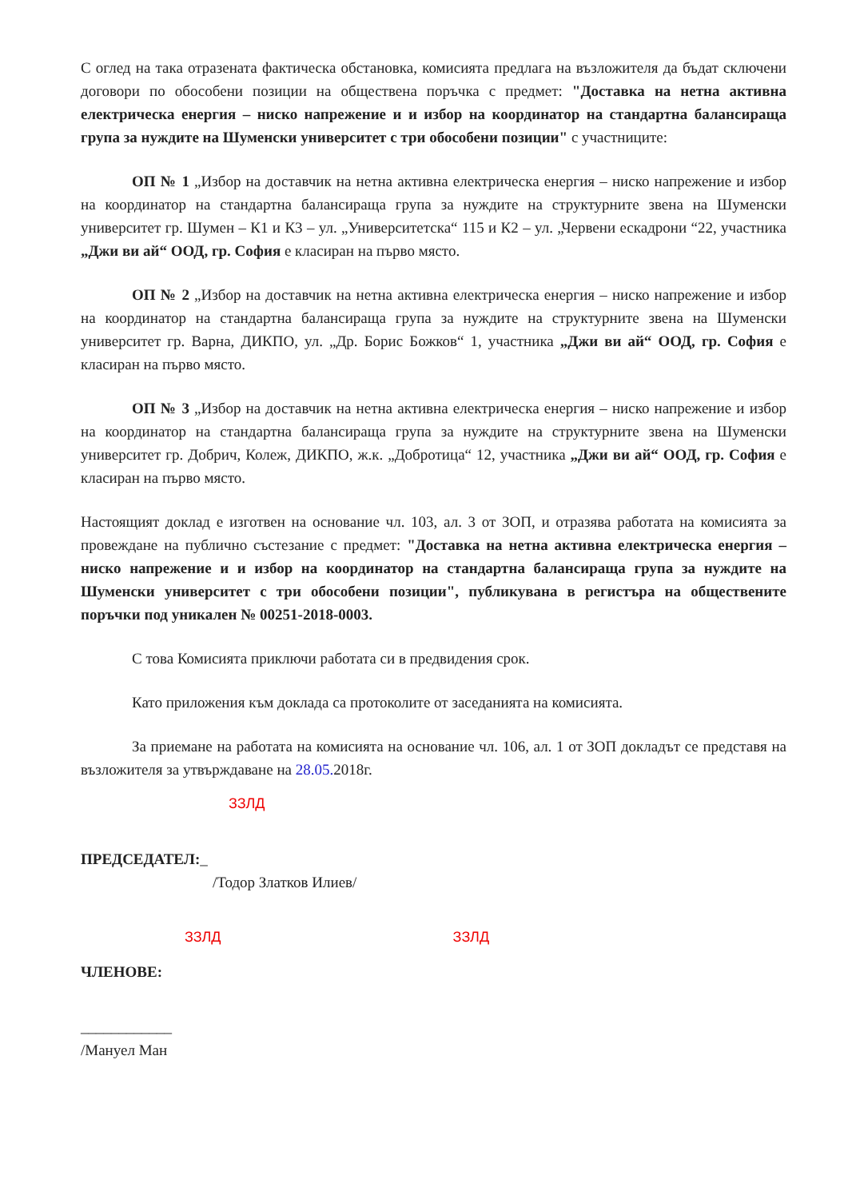С оглед на така отразената фактическа обстановка, комисията предлага на възложителя да бъдат сключени договори по обособени позиции на обществена поръчка с предмет: "Доставка на нетна активна електрическа енергия – ниско напрежение и и избор на координатор на стандартна балансираща група за нуждите на Шуменски университет с три обособени позиции" с участниците:
ОП № 1 „Избор на доставчик на нетна активна електрическа енергия – ниско напрежение и избор на координатор на стандартна балансираща група за нуждите на структурните звена на Шуменски университет гр. Шумен – К1 и К3 – ул. „Университетска“ 115 и К2 – ул. „Червени ескадрони “22, участника „Джи ви ай“ ООД, гр. София е класиран на първо място.
ОП № 2 „Избор на доставчик на нетна активна електрическа енергия – ниско напрежение и избор на координатор на стандартна балансираща група за нуждите на структурните звена на Шуменски университет гр. Варна, ДИКПО, ул. „Др. Борис Божков“ 1, участника „Джи ви ай“ ООД, гр. София е класиран на първо място.
ОП № 3 „Избор на доставчик на нетна активна електрическа енергия – ниско напрежение и избор на координатор на стандартна балансираща група за нуждите на структурните звена на Шуменски университет гр. Добрич, Колеж, ДИКПО, ж.к. „Добротица“ 12, участника „Джи ви ай“ ООД, гр. София е класиран на първо място.
Настоящият доклад е изготвен на основание чл. 103, ал. 3 от ЗОП, и отразява работата на комисията за провеждане на публично състезание с предмет: "Доставка на нетна активна електрическа енергия – ниско напрежение и и избор на координатор на стандартна балансираща група за нуждите на Шуменски университет с три обособени позиции", публикувана в регистъра на обществените поръчки под уникален № 00251-2018-0003.
С това Комисията приключи работата си в предвидения срок.
Като приложения към доклада са протоколите от заседанията на комисията.
За приемане на работата на комисията на основание чл. 106, ал. 1 от ЗОП докладът се представя на възложителя за утвърждаване на 28.05. 2018г.
ЗЗЛД
ПРЕДСЕДАТЕЛ:_
/Тодор Златков Илиев/
ЗЗЛД ЗЗЛД
ЧЛЕНОВЕ:
____________
/Мануел Ман